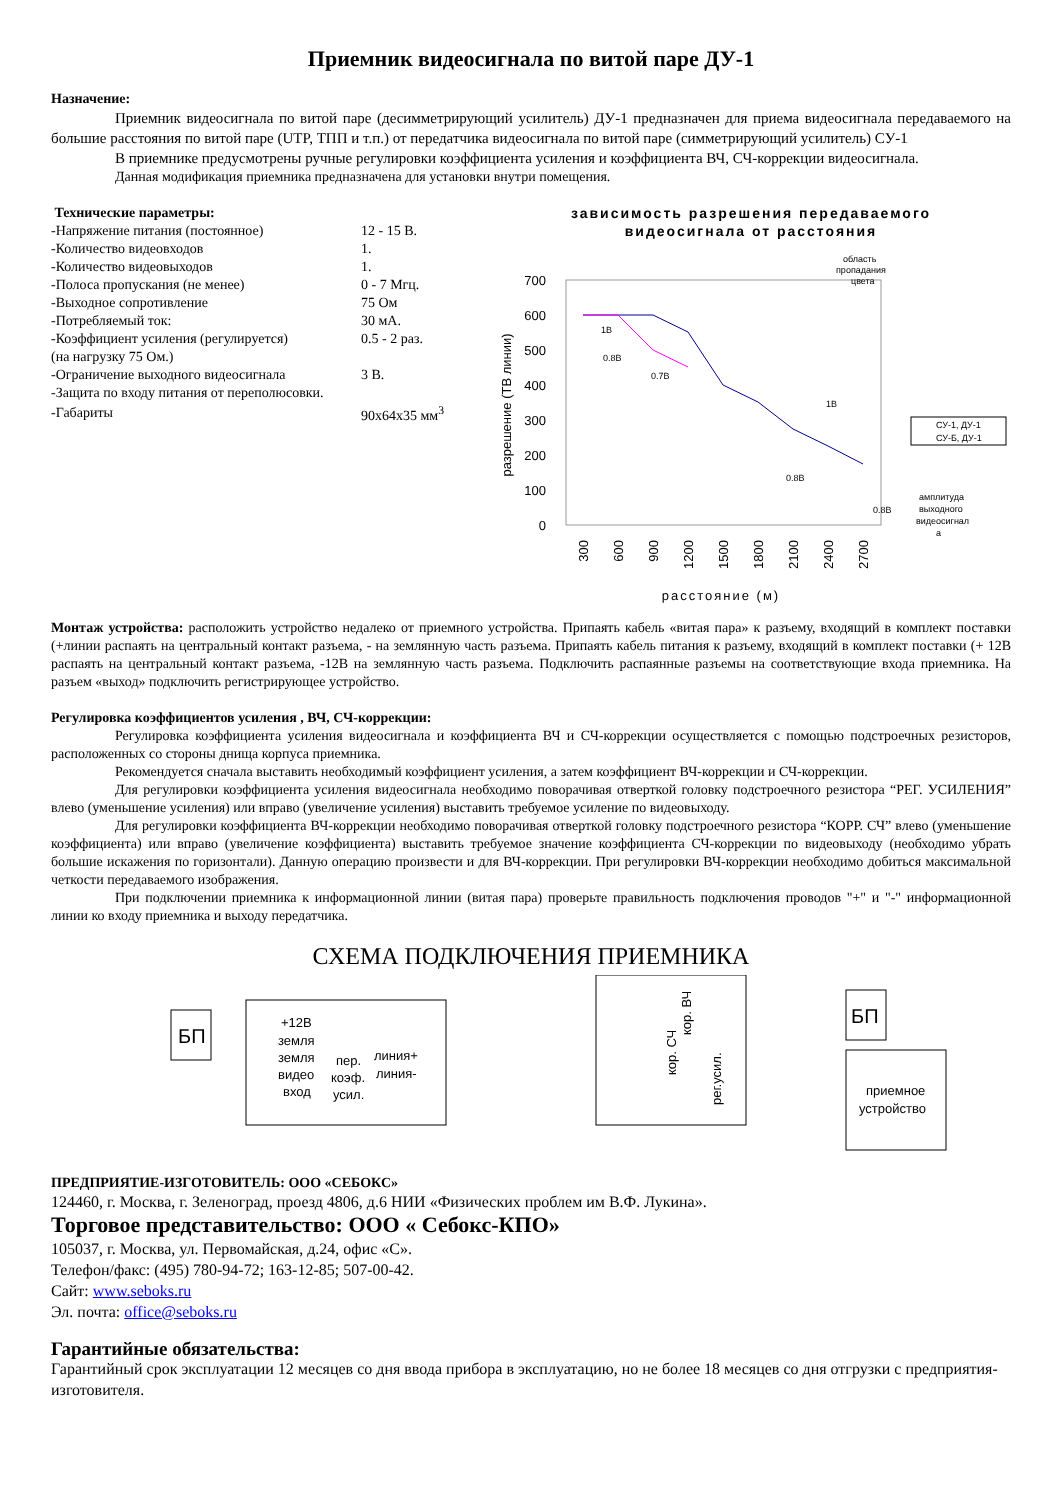Приемник видеосигнала по витой паре ДУ-1
Назначение:
Приемник видеосигнала по витой паре (десимметрирующий усилитель) ДУ-1 предназначен для приема видеосигнала передаваемого на большие расстояния по витой паре (UTP, ТПП и т.п.) от передатчика видеосигнала по витой паре (симметрирующий усилитель) СУ-1
В приемнике предусмотрены ручные регулировки коэффициента усиления и коэффициента ВЧ, СЧ-коррекции видеосигнала.
Данная модификация приемника предназначена для установки внутри помещения.
Технические параметры:
| -Напряжение питания (постоянное) | 12 - 15 В. |
| -Количество видеовходов | 1. |
| -Количество видеовыходов | 1. |
| -Полоса пропускания (не менее) | 0 - 7 Мгц. |
| -Выходное сопротивление | 75 Ом |
| -Потребляемый ток: | 30 мА. |
| -Коэффициент усиления (регулируется) | 0.5 - 2 раз. |
| (на нагрузку 75 Ом.) | |
| -Ограничение выходного видеосигнала | 3 В. |
| -Защита по входу питания от переполюсовки. | |
| -Габариты | 90х64х35 мм<sup>3</sup> |
зависимость разрешения передаваемого
видеосигнала от расстояния
700
600
500
400
300
200
100
0
разрешение (ТВ линии)
300
600
900
1200
1500
1800
2100
2400
2700
расстояние (м)
область
пропадания
цвета
СУ-1, ДУ-1
СУ-Б, ДУ-1
1В
0.8В
0.7В
1В
0.8В
0.8В
амплитуда
выходного
видеосигнал
а
Монтаж устройства: расположить устройство недалеко от приемного устройства. Припаять кабель «витая пара» к разъему, входящий в комплект поставки (+линии распаять на центральный контакт разъема, - на землянную часть разъема. Припаять кабель питания к разъему, входящий в комплект поставки (+ 12В распаять на центральный контакт разъема, -12В на землянную часть разъема. Подключить распаянные разъемы на соответствующие входа приемника. На разъем «выход» подключить регистрирующее устройство.
Регулировка коэффициентов усиления , ВЧ, СЧ-коррекции:
Регулировка коэффициента усиления видеосигнала и коэффициента ВЧ и СЧ-коррекции осуществляется с помощью подстроечных резисторов, расположенных со стороны днища корпуса приемника.
Рекомендуется сначала выставить необходимый коэффициент усиления, а затем коэффициент ВЧ-коррекции и СЧ-коррекции.
Для регулировки коэффициента усиления видеосигнала необходимо поворачивая отверткой головку подстроечного резистора “РЕГ. УСИЛЕНИЯ” влево (уменьшение усиления) или вправо (увеличение усиления) выставить требуемое усиление по видеовыходу.
Для регулировки коэффициента ВЧ-коррекции необходимо поворачивая отверткой головку подстроечного резистора “КОРР. СЧ” влево (уменьшение коэффициента) или вправо (увеличение коэффициента) выставить требуемое значение коэффициента СЧ-коррекции по видеовыходу (необходимо убрать большие искажения по горизонтали). Данную операцию произвести и для ВЧ-коррекции. При регулировки ВЧ-коррекции необходимо добиться максимальной четкости передаваемого изображения.
При подключении приемника к информационной линии (витая пара) проверьте правильность подключения проводов "+" и "-" информационной линии ко входу приемника и выходу передатчика.
СХЕМА ПОДКЛЮЧЕНИЯ ПРИЕМНИКА
БП
+12В
земля
земля
видео
вход
пер.
коэф.
усил.
линия+
линия-
кор. СЧ
кор. ВЧ
рег.усил.
БП
приемное
устройство
ПРЕДПРИЯТИЕ-ИЗГОТОВИТЕЛЬ: ООО «СЕБОКС»
124460, г. Москва, г. Зеленоград, проезд 4806, д.6 НИИ «Физических проблем им В.Ф. Лукина».
Торговое представительство: ООО « Себокс-КПО»
105037, г. Москва, ул. Первомайская, д.24, офис «С».
Телефон/факс: (495) 780-94-72; 163-12-85; 507-00-42.
Сайт: www.seboks.ru
Эл. почта: office@seboks.ru
Гарантийные обязательства:
Гарантийный срок эксплуатации 12 месяцев со дня ввода прибора в эксплуатацию, но не более 18 месяцев со дня отгрузки с предприятия-изготовителя.